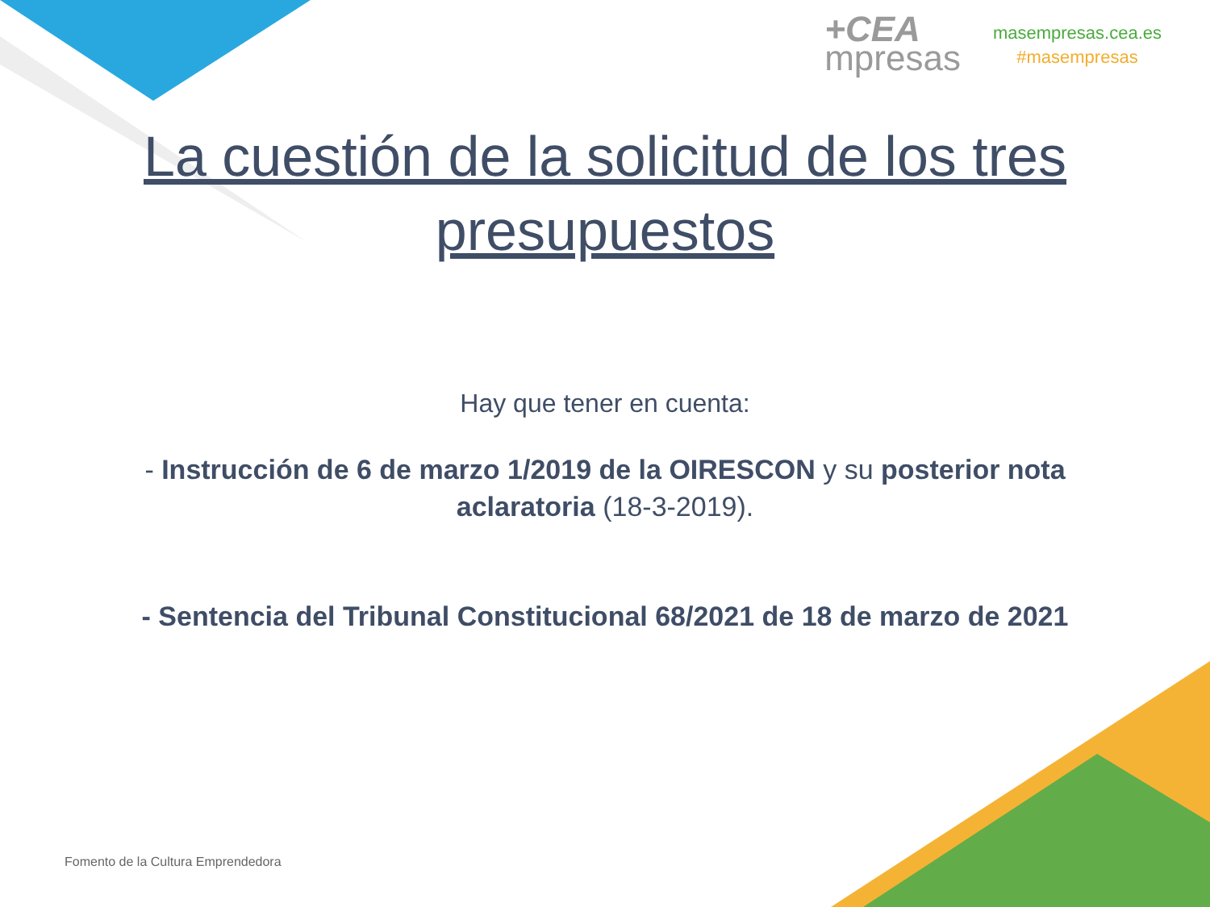+CEA
mpresas
masempresas.cea.es
#masempresas
La cuestión de la solicitud de los tres presupuestos
Hay que tener en cuenta:
- Instrucción de 6 de marzo 1/2019 de la OIRESCON y su posterior nota aclaratoria (18-3-2019).
- Sentencia del Tribunal Constitucional 68/2021 de 18 de marzo de 2021
Fomento de la Cultura Emprendedora